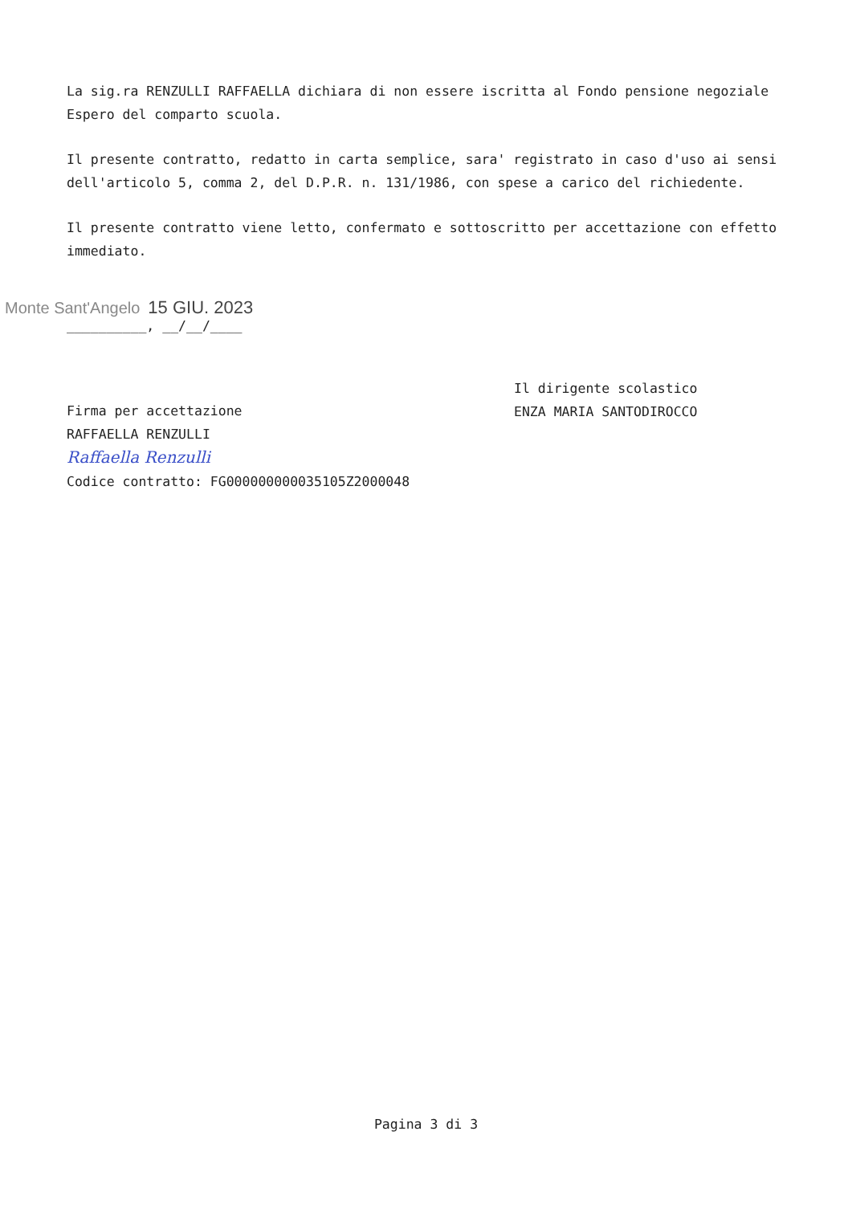La sig.ra RENZULLI RAFFAELLA dichiara di non essere iscritta al Fondo pensione negoziale Espero del comparto scuola.
Il presente contratto, redatto in carta semplice, sara' registrato in caso d'uso ai sensi dell'articolo 5, comma 2, del D.P.R. n. 131/1986, con spese a carico del richiedente.
Il presente contratto viene letto, confermato e sottoscritto per accettazione con effetto immediato.
Monte Sant'Angelo 15 GIU. 2023
__________, __/__/____
Il dirigente scolastico
ENZA MARIA SANTODIROCCO
Firma per accettazione
RAFFAELLA RENZULLI
Raffaella Renzulli
Codice contratto: FG000000000035105Z2000048
Pagina 3 di 3